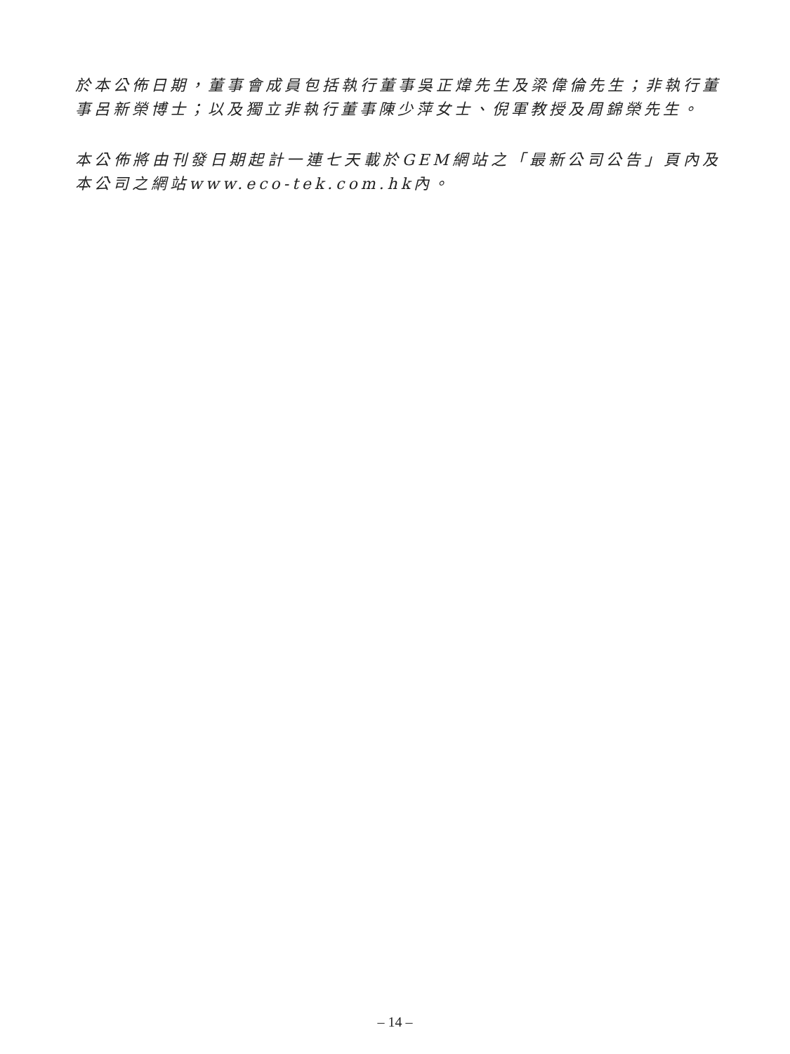於本公佈日期，董事會成員包括執行董事吳正煒先生及梁偉倫先生；非執行董事呂新榮博士；以及獨立非執行董事陳少萍女士、倪軍教授及周錦榮先生。
本公佈將由刊發日期起計一連七天載於GEM網站之「最新公司公告」頁內及本公司之網站www.eco-tek.com.hk內。
– 14 –